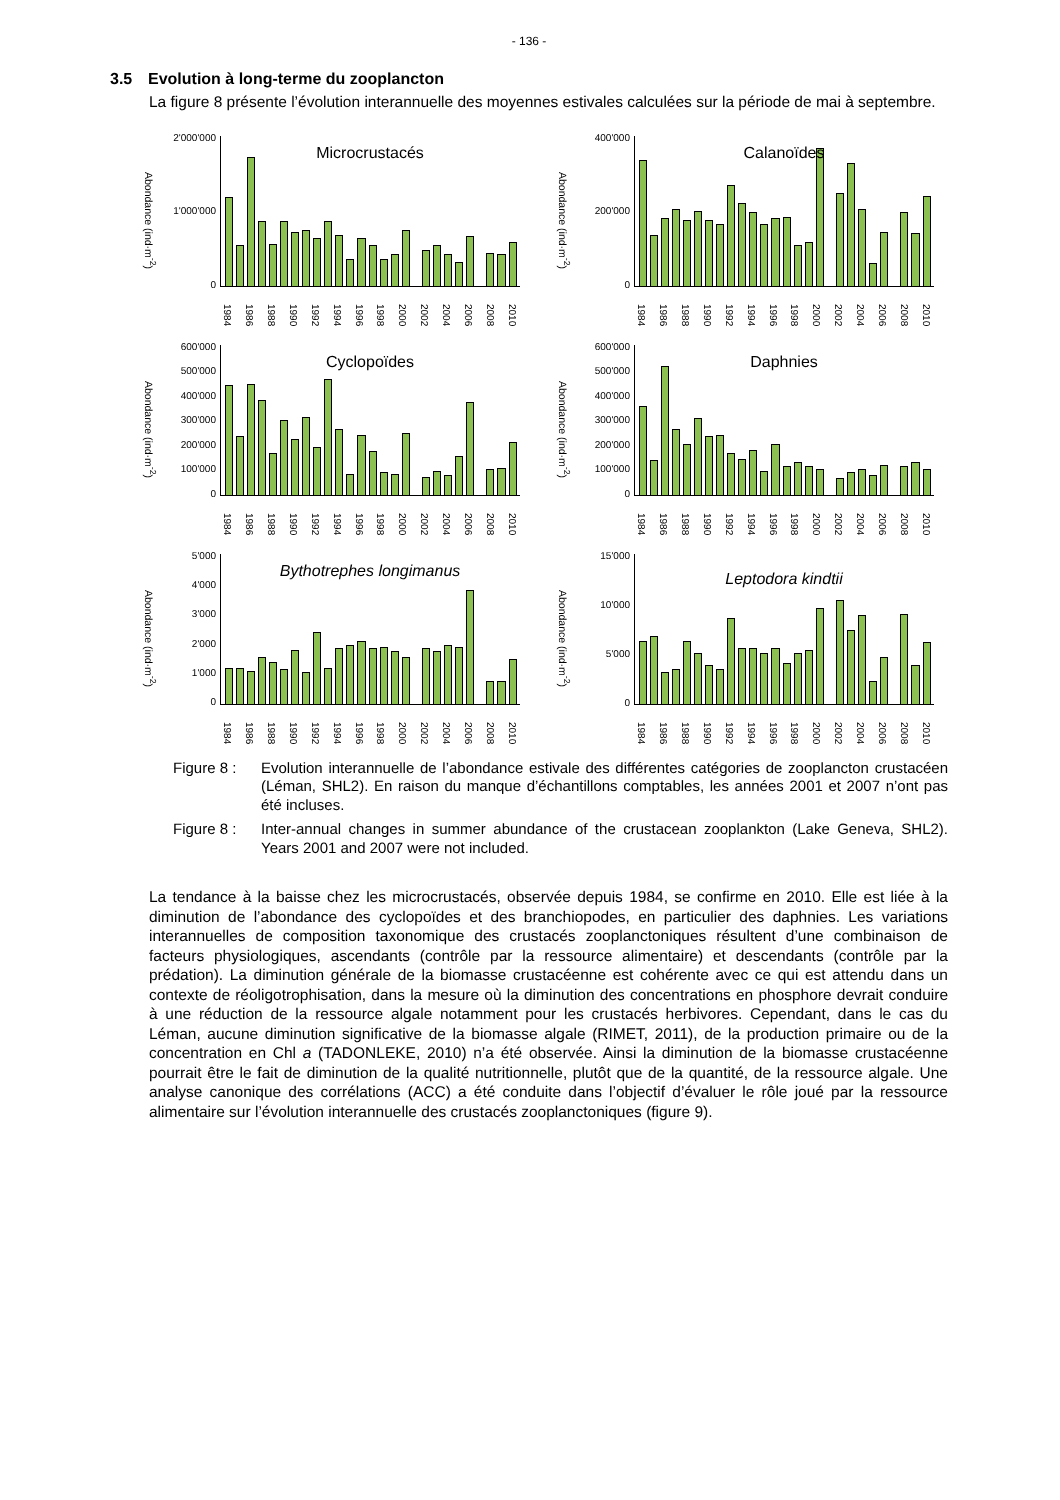- 136 -
3.5 Evolution à long-terme du zooplancton
La figure 8 présente l’évolution interannuelle des moyennes estivales calculées sur la période de mai à septembre.
Abondance (ind·m<sup>-2</sup>)
2'000'000
1'000'000
0
Microcrustacés
1984 1986 1988 1990 1992 1994 1996 1998 2000 2002 2004 2006 2008 2010
Abondance (ind·m<sup>-2</sup>)
400'000
200'000
0
Calanoïdes
1984 1986 1988 1990 1992 1994 1996 1998 2000 2002 2004 2006 2008 2010
Abondance (ind·m<sup>-2</sup>)
600'000
500'000
400'000
300'000
200'000
100'000
0
Cyclopoïdes
1984 1986 1988 1990 1992 1994 1996 1998 2000 2002 2004 2006 2008 2010
Abondance (ind·m<sup>-2</sup>)
600'000
500'000
400'000
300'000
200'000
100'000
0
Daphnies
1984 1986 1988 1990 1992 1994 1996 1998 2000 2002 2004 2006 2008 2010
Abondance (ind·m<sup>-2</sup>)
5'000
4'000
3'000
2'000
1'000
0
Bythotrephes longimanus
1984 1986 1988 1990 1992 1994 1996 1998 2000 2002 2004 2006 2008 2010
Abondance (ind·m<sup>-2</sup>)
15'000
10'000
5'000
0
Leptodora kindtii
1984 1986 1988 1990 1992 1994 1996 1998 2000 2002 2004 2006 2008 2010
Figure 8 :
Evolution interannuelle de l’abondance estivale des différentes catégories de zooplancton crustacéen (Léman, SHL2). En raison du manque d’échantillons comptables, les années 2001 et 2007 n’ont pas été incluses.
Figure 8 :
Inter-annual changes in summer abundance of the crustacean zooplankton (Lake Geneva, SHL2). Years 2001 and 2007 were not included.
La tendance à la baisse chez les microcrustacés, observée depuis 1984, se confirme en 2010. Elle est liée à la diminution de l’abondance des cyclopoïdes et des branchiopodes, en particulier des daphnies. Les variations interannuelles de composition taxonomique des crustacés zooplanctoniques résultent d’une combinaison de facteurs physiologiques, ascendants (contrôle par la ressource alimentaire) et descendants (contrôle par la prédation). La diminution générale de la biomasse crustacéenne est cohérente avec ce qui est attendu dans un contexte de réoligotrophisation, dans la mesure où la diminution des concentrations en phosphore devrait conduire à une réduction de la ressource algale notamment pour les crustacés herbivores. Cependant, dans le cas du Léman, aucune diminution significative de la biomasse algale (RIMET, 2011), de la production primaire ou de la concentration en Chl a (TADONLEKE, 2010) n’a été observée. Ainsi la diminution de la biomasse crustacéenne pourrait être le fait de diminution de la qualité nutritionnelle, plutôt que de la quantité, de la ressource algale. Une analyse canonique des corrélations (ACC) a été conduite dans l’objectif d’évaluer le rôle joué par la ressource alimentaire sur l’évolution interannuelle des crustacés zooplanctoniques (figure 9).